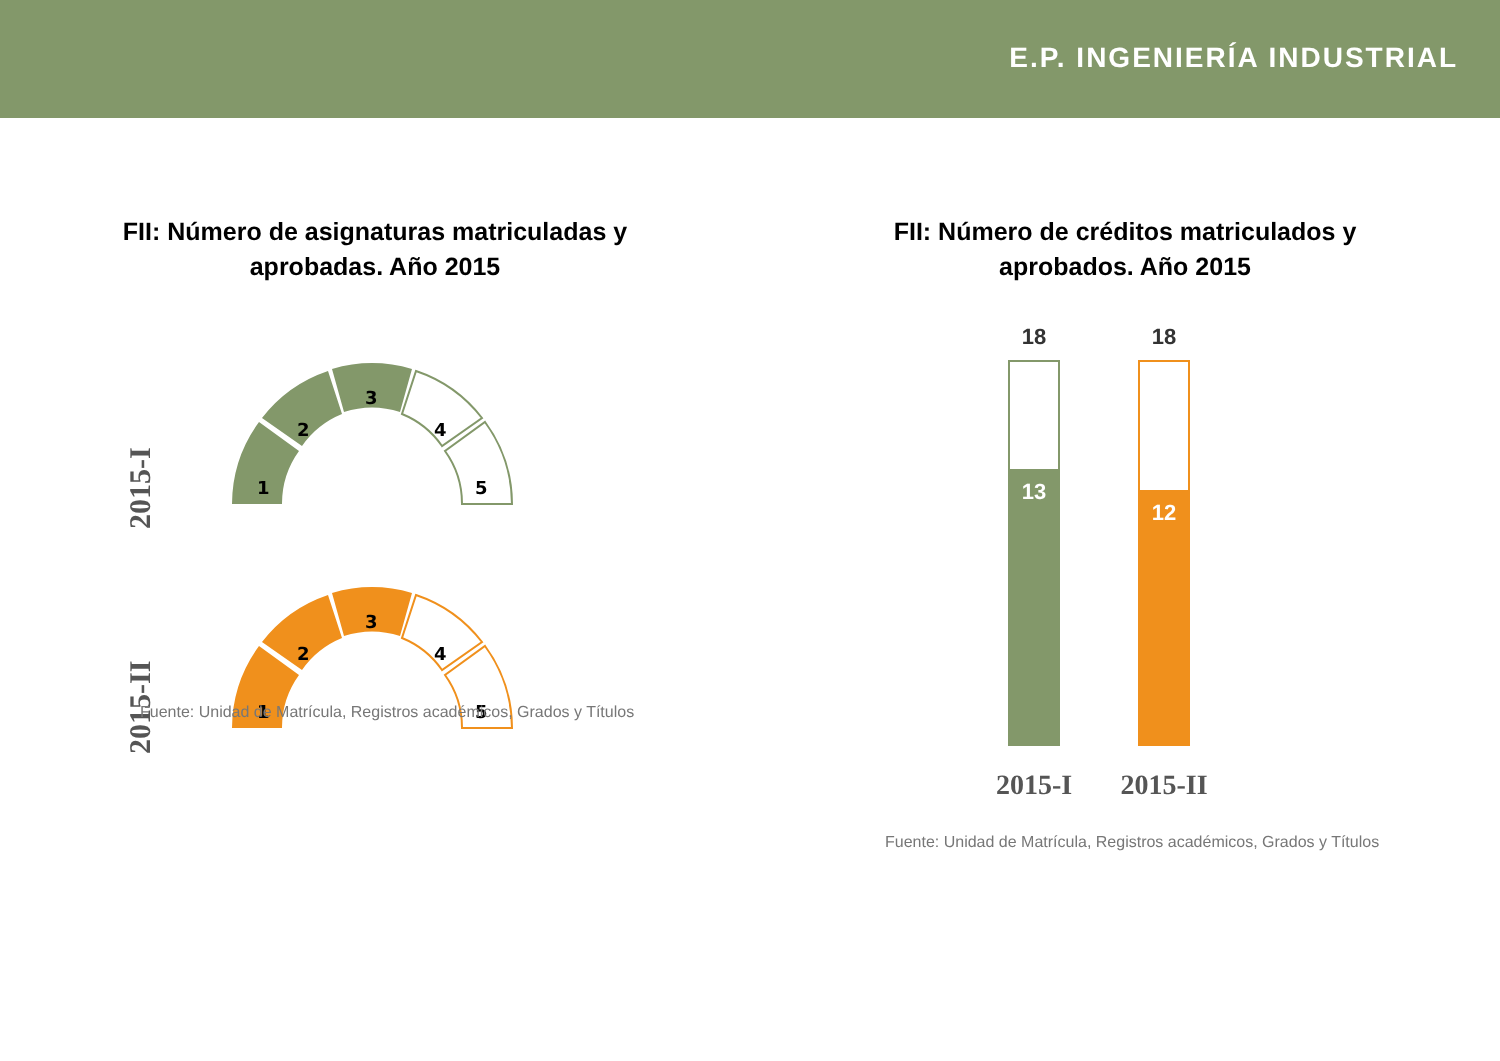E.P. INGENIERÍA INDUSTRIAL
FII: Número de asignaturas matriculadas y
aprobadas. Año 2015
2015-I
2015-II
1
2
3
4
5
1
2
3
4
5
Fuente: Unidad de Matrícula, Registros académicos, Grados y Títulos
FII: Número de créditos matriculados y
aprobados. Año 2015
18
18
13
12
2015-I
2015-II
Fuente: Unidad de Matrícula, Registros académicos, Grados y Títulos